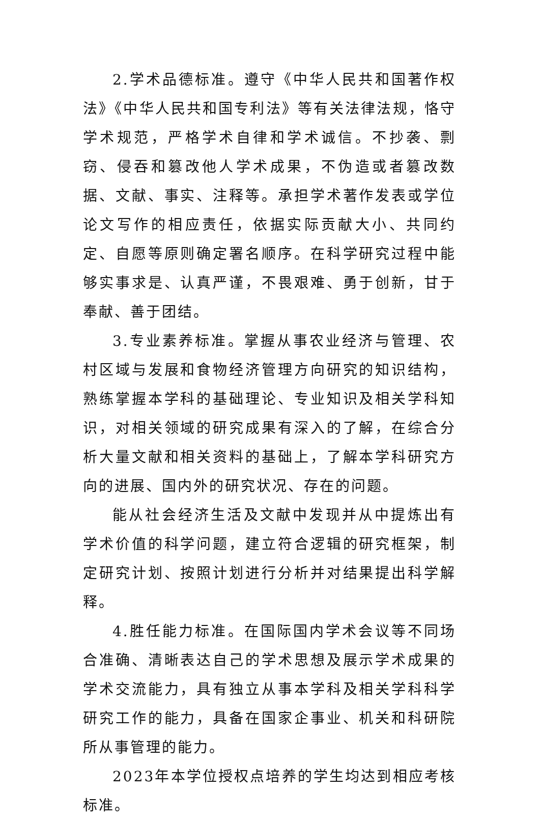2.学术品德标准。遵守《中华人民共和国著作权法》《中华人民共和国专利法》等有关法律法规，恪守学术规范，严格学术自律和学术诚信。不抄袭、剽窃、侵吞和篡改他人学术成果，不伪造或者篡改数据、文献、事实、注释等。承担学术著作发表或学位论文写作的相应责任，依据实际贡献大小、共同约定、自愿等原则确定署名顺序。在科学研究过程中能够实事求是、认真严谨，不畏艰难、勇于创新，甘于奉献、善于团结。
3.专业素养标准。掌握从事农业经济与管理、农村区域与发展和食物经济管理方向研究的知识结构，熟练掌握本学科的基础理论、专业知识及相关学科知识，对相关领域的研究成果有深入的了解，在综合分析大量文献和相关资料的基础上，了解本学科研究方向的进展、国内外的研究状况、存在的问题。
能从社会经济生活及文献中发现并从中提炼出有学术价值的科学问题，建立符合逻辑的研究框架，制定研究计划、按照计划进行分析并对结果提出科学解释。
4.胜任能力标准。在国际国内学术会议等不同场合准确、清晰表达自己的学术思想及展示学术成果的学术交流能力，具有独立从事本学科及相关学科科学研究工作的能力，具备在国家企事业、机关和科研院所从事管理的能力。
2023年本学位授权点培养的学生均达到相应考核标准。